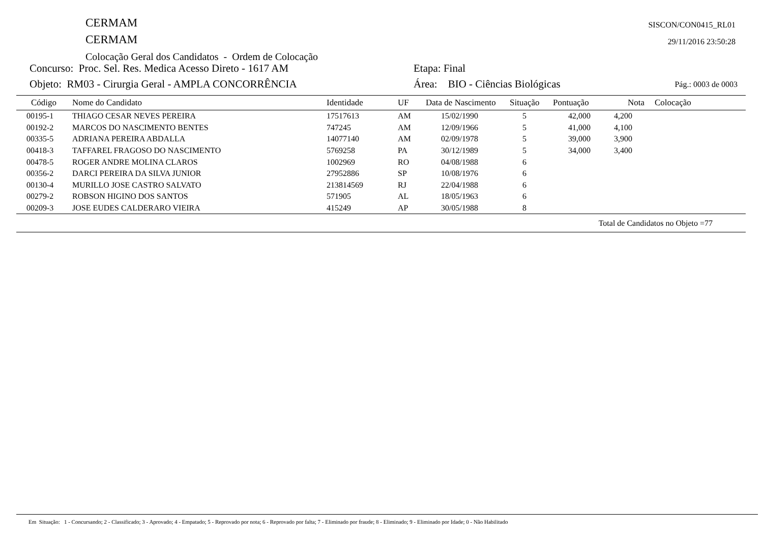CERMAM
CERMAM
Colocação Geral dos Candidatos - Ordem de Colocação
SISCON/CON0415_RL01
29/11/2016 23:50:28
Concurso: Proc. Sel. Res. Medica Acesso Direto - 1617 AM Etapa: Final
Objeto: RM03 - Cirurgia Geral - AMPLA CONCORRÊNCIA Área: BIO - Ciências Biológicas Pág.: 0003 de 0003
| Código | Nome do Candidato | Identidade | UF | Data de Nascimento | Situação | Pontuação | Nota | Colocação |
| --- | --- | --- | --- | --- | --- | --- | --- | --- |
| 00195-1 | THIAGO CESAR NEVES PEREIRA | 17517613 | AM | 15/02/1990 | 5 | 42,000 | 4,200 | |
| 00192-2 | MARCOS DO NASCIMENTO BENTES | 747245 | AM | 12/09/1966 | 5 | 41,000 | 4,100 | |
| 00335-5 | ADRIANA PEREIRA ABDALLA | 14077140 | AM | 02/09/1978 | 5 | 39,000 | 3,900 | |
| 00418-3 | TAFFAREL FRAGOSO DO NASCIMENTO | 5769258 | PA | 30/12/1989 | 5 | 34,000 | 3,400 | |
| 00478-5 | ROGER ANDRE MOLINA CLAROS | 1002969 | RO | 04/08/1988 | 6 | | | |
| 00356-2 | DARCI PEREIRA DA SILVA JUNIOR | 27952886 | SP | 10/08/1976 | 6 | | | |
| 00130-4 | MURILLO JOSE CASTRO SALVATO | 213814569 | RJ | 22/04/1988 | 6 | | | |
| 00279-2 | ROBSON HIGINO DOS SANTOS | 571905 | AL | 18/05/1963 | 6 | | | |
| 00209-3 | JOSE EUDES CALDERARO VIEIRA | 415249 | AP | 30/05/1988 | 8 | | | |
| Total de Candidatos no Objeto =77 | | | | | | | | |
Em Situação: 1 - Concursando; 2 - Classificado; 3 - Aprovado; 4 - Empatado; 5 - Reprovado por nota; 6 - Reprovado por falta; 7 - Eliminado por fraude; 8 - Eliminado; 9 - Eliminado por Idade; 0 - Não Habilitado